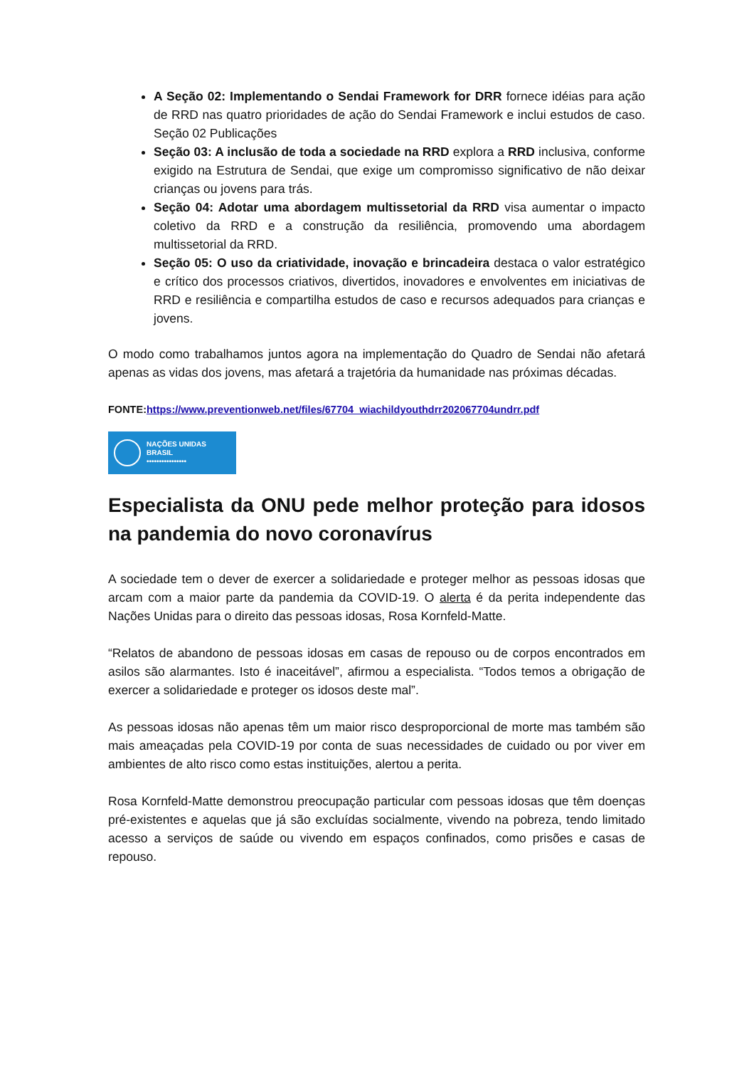A Seção 02: Implementando o Sendai Framework for DRR fornece idéias para ação de RRD nas quatro prioridades de ação do Sendai Framework e inclui estudos de caso. Seção 02 Publicações
Seção 03: A inclusão de toda a sociedade na RRD explora a RRD inclusiva, conforme exigido na Estrutura de Sendai, que exige um compromisso significativo de não deixar crianças ou jovens para trás.
Seção 04: Adotar uma abordagem multissetorial da RRD visa aumentar o impacto coletivo da RRD e a construção da resiliência, promovendo uma abordagem multissetorial da RRD.
Seção 05: O uso da criatividade, inovação e brincadeira destaca o valor estratégico e crítico dos processos criativos, divertidos, inovadores e envolventes em iniciativas de RRD e resiliência e compartilha estudos de caso e recursos adequados para crianças e jovens.
O modo como trabalhamos juntos agora na implementação do Quadro de Sendai não afetará apenas as vidas dos jovens, mas afetará a trajetória da humanidade nas próximas décadas.
FONTE:https://www.preventionweb.net/files/67704_wiachildyouthdrr202067704undrr.pdf
NAÇÕES UNIDAS
BRASIL
••••••••••••••••
Especialista da ONU pede melhor proteção para idosos na pandemia do novo coronavírus
A sociedade tem o dever de exercer a solidariedade e proteger melhor as pessoas idosas que arcam com a maior parte da pandemia da COVID-19. O alerta é da perita independente das Nações Unidas para o direito das pessoas idosas, Rosa Kornfeld-Matte.
“Relatos de abandono de pessoas idosas em casas de repouso ou de corpos encontrados em asilos são alarmantes. Isto é inaceitável”, afirmou a especialista. “Todos temos a obrigação de exercer a solidariedade e proteger os idosos deste mal”.
As pessoas idosas não apenas têm um maior risco desproporcional de morte mas também são mais ameaçadas pela COVID-19 por conta de suas necessidades de cuidado ou por viver em ambientes de alto risco como estas instituições, alertou a perita.
Rosa Kornfeld-Matte demonstrou preocupação particular com pessoas idosas que têm doenças pré-existentes e aquelas que já são excluídas socialmente, vivendo na pobreza, tendo limitado acesso a serviços de saúde ou vivendo em espaços confinados, como prisões e casas de repouso.